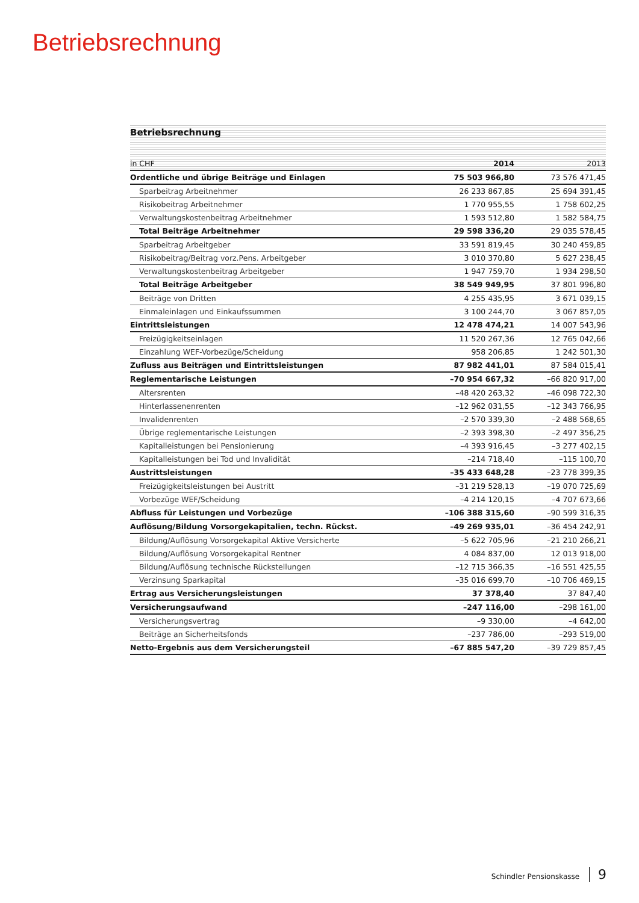Betriebsrechnung
Betriebsrechnung
| in CHF | 2014 | 2013 |
| --- | --- | --- |
| Ordentliche und übrige Beiträge und Einlagen | 75 503 966,80 | 73 576 471,45 |
| Sparbeitrag Arbeitnehmer | 26 233 867,85 | 25 694 391,45 |
| Risikobeitrag Arbeitnehmer | 1 770 955,55 | 1 758 602,25 |
| Verwaltungskostenbeitrag Arbeitnehmer | 1 593 512,80 | 1 582 584,75 |
| Total Beiträge Arbeitnehmer | 29 598 336,20 | 29 035 578,45 |
| Sparbeitrag Arbeitgeber | 33 591 819,45 | 30 240 459,85 |
| Risikobeitrag/Beitrag vorz.Pens. Arbeitgeber | 3 010 370,80 | 5 627 238,45 |
| Verwaltungskostenbeitrag Arbeitgeber | 1 947 759,70 | 1 934 298,50 |
| Total Beiträge Arbeitgeber | 38 549 949,95 | 37 801 996,80 |
| Beiträge von Dritten | 4 255 435,95 | 3 671 039,15 |
| Einmaleinlagen und Einkaufssummen | 3 100 244,70 | 3 067 857,05 |
| Eintrittsleistungen | 12 478 474,21 | 14 007 543,96 |
| Freizügigkeitseinlagen | 11 520 267,36 | 12 765 042,66 |
| Einzahlung WEF-Vorbezüge/Scheidung | 958 206,85 | 1 242 501,30 |
| Zufluss aus Beiträgen und Eintrittsleistungen | 87 982 441,01 | 87 584 015,41 |
| Reglementarische Leistungen | –70 954 667,32 | –66 820 917,00 |
| Altersrenten | –48 420 263,32 | –46 098 722,30 |
| Hinterlassenenrenten | –12 962 031,55 | –12 343 766,95 |
| Invalidenrenten | –2 570 339,30 | –2 488 568,65 |
| Übrige reglementarische Leistungen | –2 393 398,30 | –2 497 356,25 |
| Kapitalleistungen bei Pensionierung | –4 393 916,45 | –3 277 402,15 |
| Kapitalleistungen bei Tod und Invalidität | –214 718,40 | –115 100,70 |
| Austrittsleistungen | –35 433 648,28 | –23 778 399,35 |
| Freizügigkeitsleistungen bei Austritt | –31 219 528,13 | –19 070 725,69 |
| Vorbezüge WEF/Scheidung | –4 214 120,15 | –4 707 673,66 |
| Abfluss für Leistungen und Vorbezüge | –106 388 315,60 | –90 599 316,35 |
| Auflösung/Bildung Vorsorgekapitalien, techn. Rückst. | –49 269 935,01 | –36 454 242,91 |
| Bildung/Auflösung Vorsorgekapital Aktive Versicherte | –5 622 705,96 | –21 210 266,21 |
| Bildung/Auflösung Vorsorgekapital Rentner | 4 084 837,00 | 12 013 918,00 |
| Bildung/Auflösung technische Rückstellungen | –12 715 366,35 | –16 551 425,55 |
| Verzinsung Sparkapital | –35 016 699,70 | –10 706 469,15 |
| Ertrag aus Versicherungsleistungen | 37 378,40 | 37 847,40 |
| Versicherungsaufwand | –247 116,00 | –298 161,00 |
| Versicherungsvertrag | –9 330,00 | –4 642,00 |
| Beiträge an Sicherheitsfonds | –237 786,00 | –293 519,00 |
| Netto-Ergebnis aus dem Versicherungsteil | –67 885 547,20 | –39 729 857,45 |
Schindler Pensionskasse 9